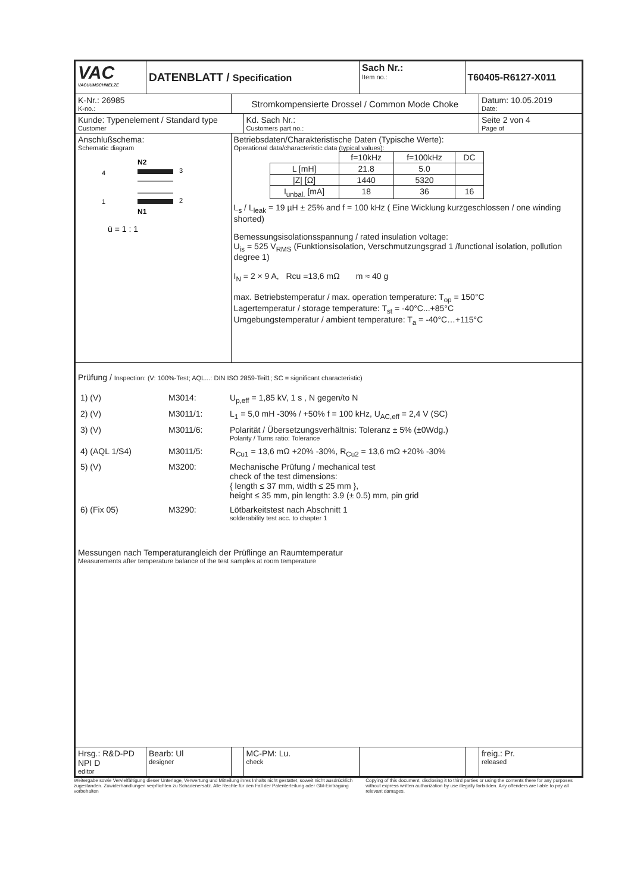| VAC VACUUMSCHMELZE | DATENBLATT / Specification | | | Sach Nr.: Item no.: | T60405-R6127-X011 | |
| K-Nr.: 26985 K-no.: | | Stromkompensierte Drossel / Common Mode Choke | | | | Datum: 10.05.2019 Date: |
| Kunde: Typenelement / Standard type Customer | | | Kd. Sach Nr.: Customers part no.: | | | Seite 2 von 4 Page of |
| Anschlußschema: Schematic diagram N2 4 3 1 2 N1 ü = 1 : 1 | | Betriebsdaten/Charakteristische Daten (Typische Werte): Operational data/characteristic data (typical values): / / f=10kHz / f=100kHz / DC / / L [mH] / 21.8 / 5.0 / / / /Z/ [Ω] / 1440 / 5320 / / / I<sub>unbal.</sub> [mA] / 18 / 36 / 16 / L<sub>s</sub> / L<sub>leak</sub> = 19 µH ± 25% and f = 100 kHz ( Eine Wicklung kurzgeschlossen / one winding shorted) Bemessungsisolationsspannung / rated insulation voltage: U<sub>is</sub> = 525 V<sub>RMS</sub> (Funktionsisolation, Verschmutzungsgrad 1 /functional isolation, pollution degree 1) I<sub>N</sub> = 2 × 9 A, Rcu =13,6 mΩ m ≈ 40 g max. Betriebstemperatur / max. operation temperature: T<sub>op</sub> = 150°C Lagertemperatur / storage temperature: T<sub>st</sub> = -40°C...+85°C Umgebungstemperatur / ambient temperature: T<sub>a</sub> = -40°C…+115°C | | | | |
| Prüfung / Inspection: (V: 100%-Test; AQL...: DIN ISO 2859-Teil1; SC = significant characteristic) / 1) (V) / M3014: / U<sub>p,eff</sub> = 1,85 kV, 1 s , N gegen/to N / / 2) (V) / M3011/1: / L<sub>1</sub> = 5,0 mH -30% / +50% f = 100 kHz, U<sub>AC,eff</sub> = 2,4 V (SC) / / 3) (V) / M3011/6: / Polarität / Übersetzungsverhältnis: Toleranz ± 5% (±0Wdg.) Polarity / Turns ratio: Tolerance / / 4) (AQL 1/S4) / M3011/5: / R<sub>Cu1</sub> = 13,6 mΩ +20% -30%, R<sub>Cu2</sub> = 13,6 mΩ +20% -30% / / 5) (V) / M3200: / Mechanische Prüfung / mechanical test check of the test dimensions: { length ≤ 37 mm, width ≤ 25 mm }, height ≤ 35 mm, pin length: 3.9 (± 0.5) mm, pin grid / / 6) (Fix 05) / M3290: / Lötbarkeitstest nach Abschnitt 1 solderability test acc. to chapter 1 / Messungen nach Temperaturangleich der Prüflinge an Raumtemperatur Measurements after temperature balance of the test samples at room temperature | | | | | | |
| Hrsg.: R&D-PD NPI D editor | Bearb: Ul designer | | MC-PM: Lu. check | | | freig.: Pr. released |
Weitergabe sowie Vervielfältigung dieser Unterlage, Verwertung und Mitteilung ihres Inhalts nicht gestattet, soweit nicht ausdrücklich zugestanden. Zuwiderhandlungen verpflichten zu Schadenersatz. Alle Rechte für den Fall der Patenterteilung oder GM-Eintragung vorbehalten
Copying of this document, disclosing it to third parties or using the contents there for any purposes without express written authorization by use illegally forbidden. Any offenders are liable to pay all relevant damages.